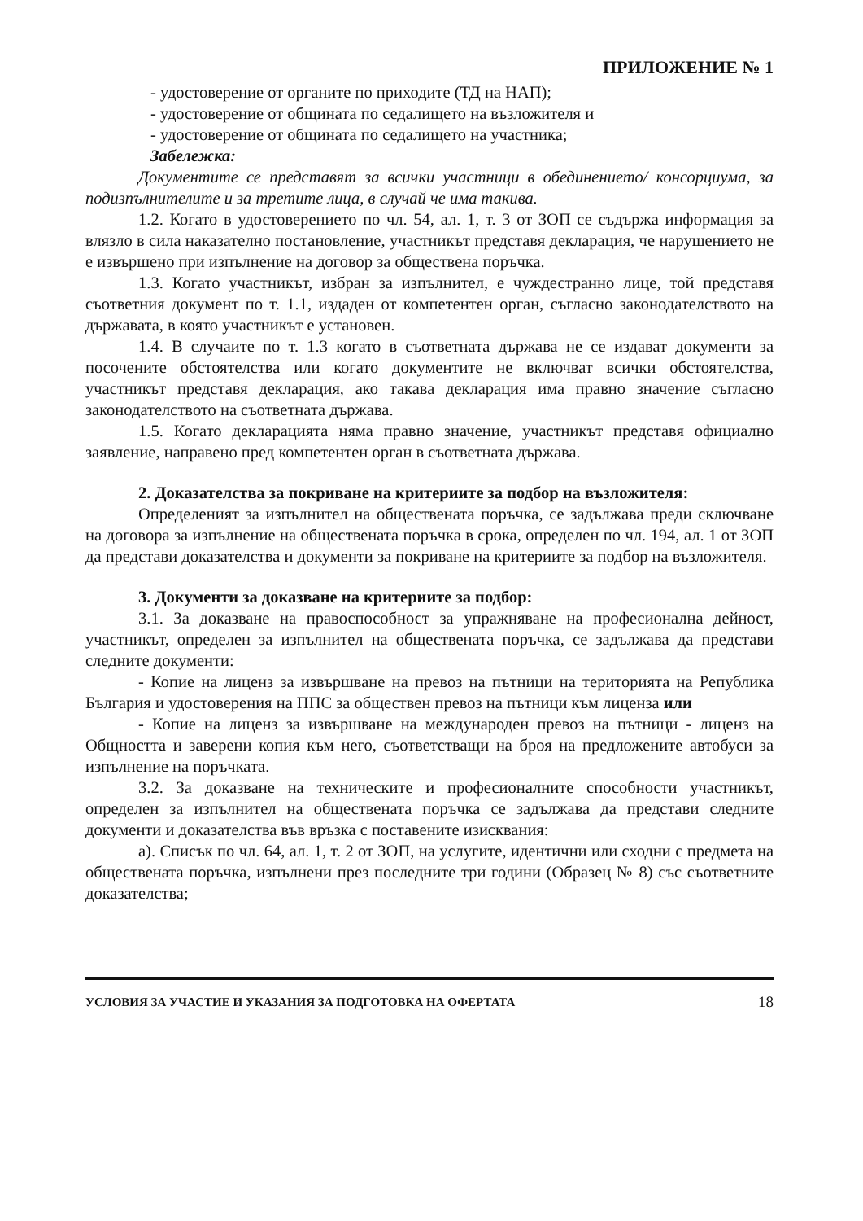ПРИЛОЖЕНИЕ № 1
- удостоверение от органите по приходите (ТД на НАП);
- удостоверение от общината по седалището на възложителя и
- удостоверение от общината по седалището на участника;
Забележка:
Документите се представят за всички участници в обединението/ консорциума, за подизпълнителите и за третите лица, в случай че има такива.
1.2. Когато в удостоверението по чл. 54, ал. 1, т. 3 от ЗОП се съдържа информация за влязло в сила наказателно постановление, участникът представя декларация, че нарушението не е извършено при изпълнение на договор за обществена поръчка.
1.3. Когато участникът, избран за изпълнител, е чуждестранно лице, той представя съответния документ по т. 1.1, издаден от компетентен орган, съгласно законодателството на държавата, в която участникът е установен.
1.4. В случаите по т. 1.3 когато в съответната държава не се издават документи за посочените обстоятелства или когато документите не включват всички обстоятелства, участникът представя декларация, ако такава декларация има правно значение съгласно законодателството на съответната държава.
1.5. Когато декларацията няма правно значение, участникът представя официално заявление, направено пред компетентен орган в съответната държава.
2. Доказателства за покриване на критериите за подбор на възложителя:
Определеният за изпълнител на обществената поръчка, се задължава преди сключване на договора за изпълнение на обществената поръчка в срока, определен по чл. 194, ал. 1 от ЗОП да представи доказателства и документи за покриване на критериите за подбор на възложителя.
3. Документи за доказване на критериите за подбор:
3.1. За доказване на правоспособност за упражняване на професионална дейност, участникът, определен за изпълнител на обществената поръчка, се задължава да представи следните документи:
- Копие на лиценз за извършване на превоз на пътници на територията на Република България и удостоверения на ППС за обществен превоз на пътници към лиценза или
- Копие на лиценз за извършване на международен превоз на пътници - лиценз на Общността и заверени копия към него, съответстващи на броя на предложените автобуси за изпълнение на поръчката.
3.2. За доказване на техническите и професионалните способности участникът, определен за изпълнител на обществената поръчка се задължава да представи следните документи и доказателства във връзка с поставените изисквания:
а). Списък по чл. 64, ал. 1, т. 2 от ЗОП, на услугите, идентични или сходни с предмета на обществената поръчка, изпълнени през последните три години (Образец № 8) със съответните доказателства;
УСЛОВИЯ ЗА УЧАСТИЕ И УКАЗАНИЯ ЗА ПОДГОТОВКА НА ОФЕРТАТА 18